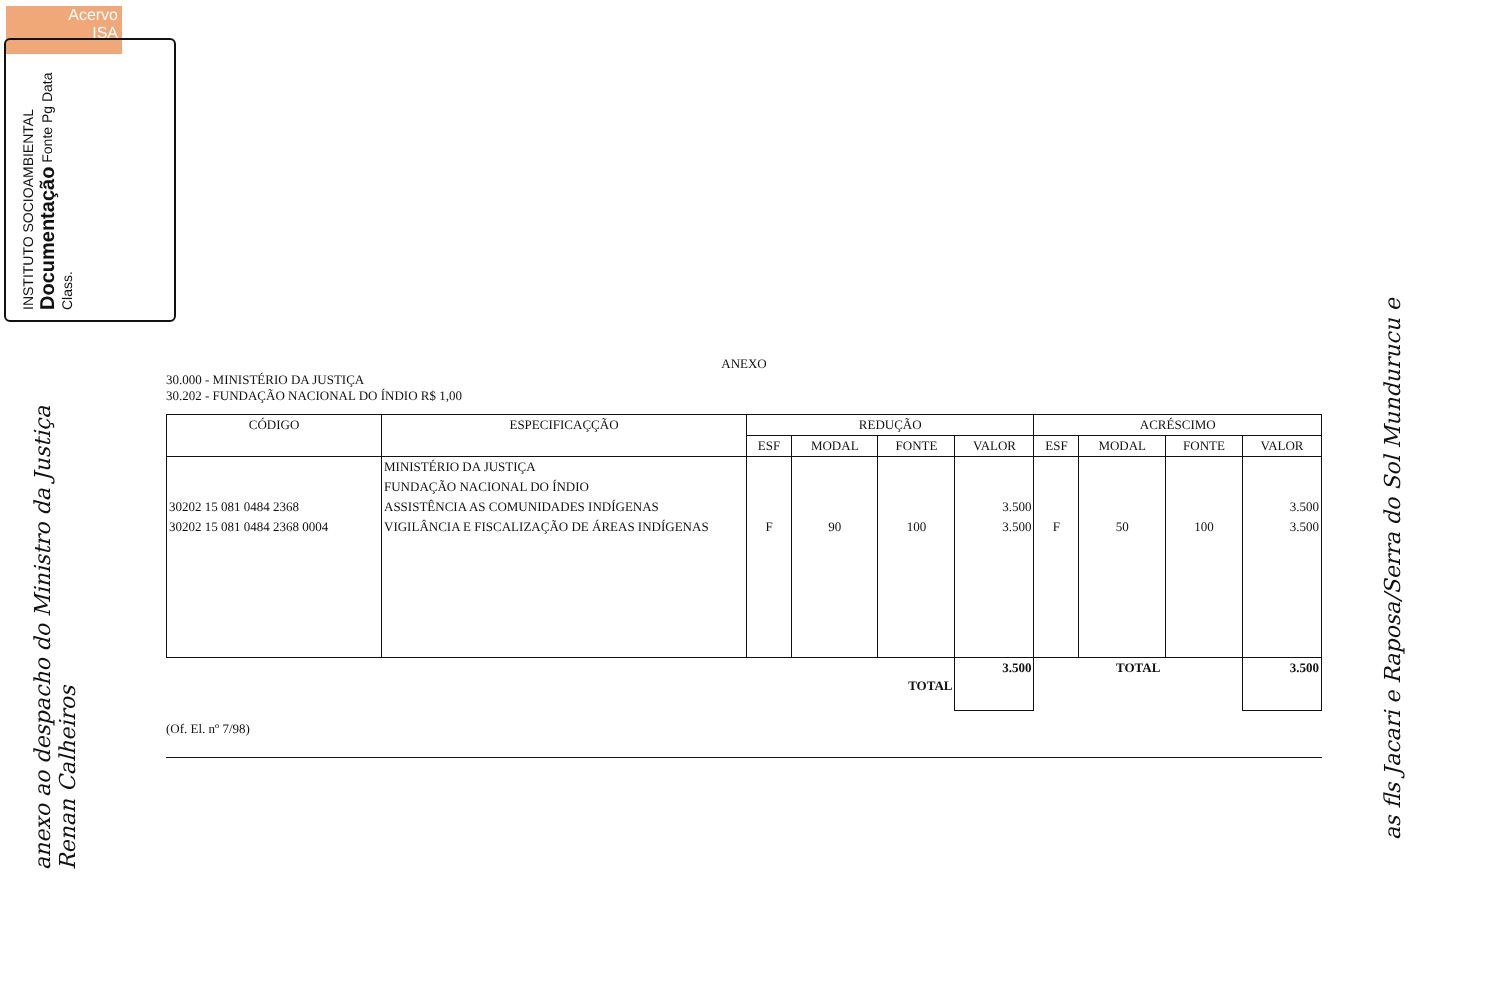Acervo
ISA
INSTITUTO SOCIOAMBIENTAL Documentação Fonte Pg Data Class.
anexo ao despacho do Ministro da Justiça Renan Calheiros
as fls Jacari e Raposa/Serra do Sol Mundurucu e
ANEXO
30.000 - MINISTÉRIO DA JUSTIÇA
30.202 - FUNDAÇÃO NACIONAL DO ÍNDIO R$ 1,00
| CÓDIGO | ESPECIFICAÇÇÃO | REDUÇÃO | | | | ACRÉSCIMO | | | |
| --- | --- | --- | --- | --- | --- | --- | --- | --- | --- |
| | | ESF | MODAL | FONTE | VALOR | ESF | MODAL | FONTE | VALOR |
| | MINISTÉRIO DA JUSTIÇA | | | | | | | | |
| | FUNDAÇÃO NACIONAL DO ÍNDIO | | | | | | | | |
| 30202 15 081 0484 2368 | ASSISTÊNCIA AS COMUNIDADES INDÍGENAS | | | | 3.500 | | | | 3.500 |
| 30202 15 081 0484 2368 0004 | VIGILÂNCIA E FISCALIZAÇÃO DE ÁREAS INDÍGENAS | F | 90 | 100 | 3.500 | F | 50 | 100 | 3.500 |
| TOTAL | | | | | 3.500 | TOTAL | | | 3.500 |
(Of. El. nº 7/98)